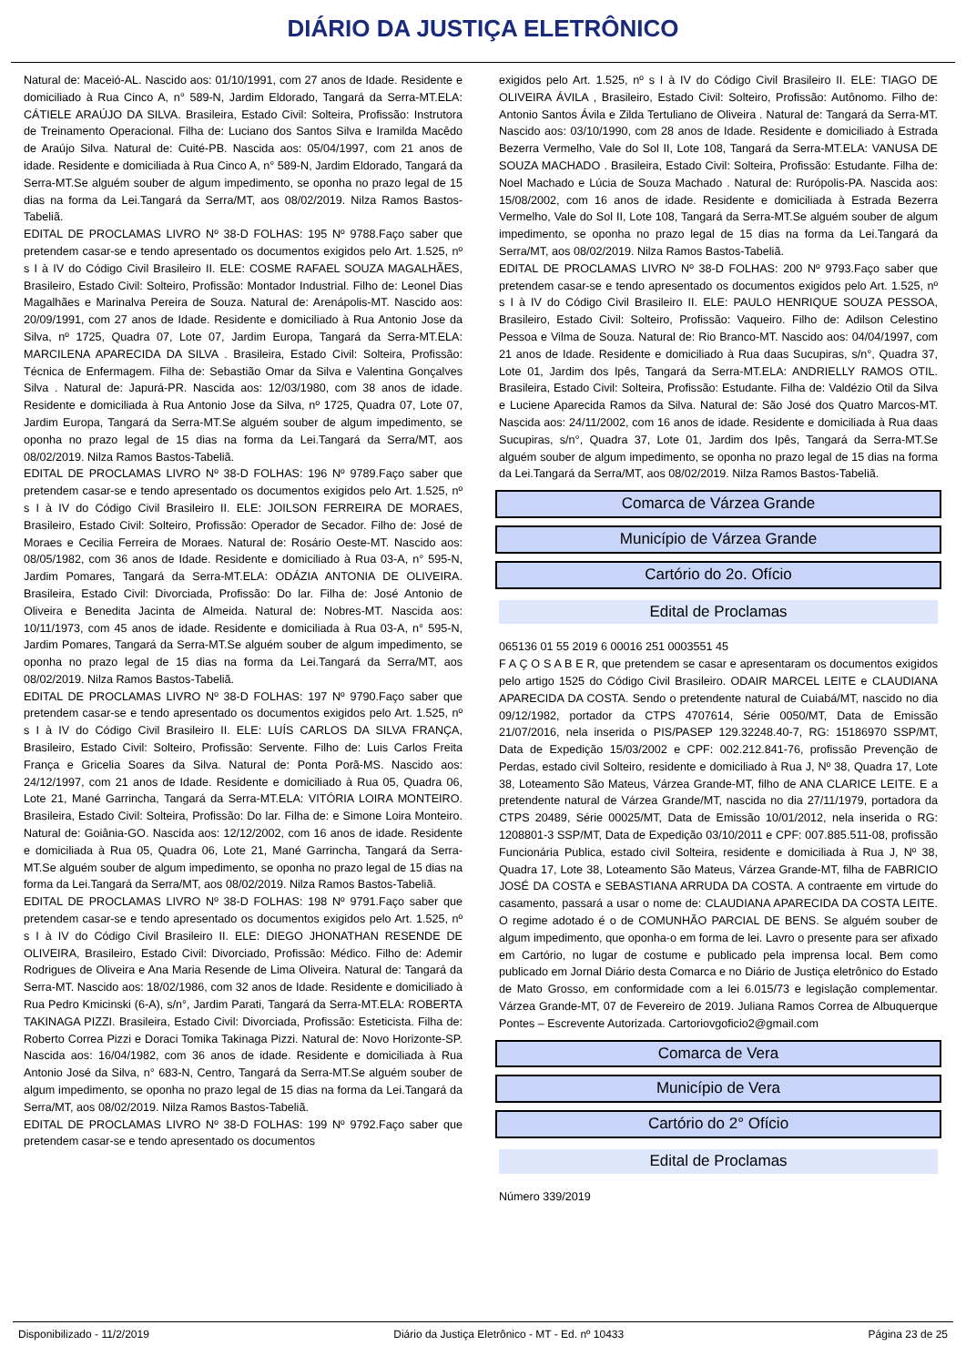DIÁRIO DA JUSTIÇA ELETRÔNICO
Natural de: Maceió-AL. Nascido aos: 01/10/1991, com 27 anos de Idade. Residente e domiciliado à Rua Cinco A, n° 589-N, Jardim Eldorado, Tangará da Serra-MT.ELA: CÁTIELE ARAÚJO DA SILVA. Brasileira, Estado Civil: Solteira, Profissão: Instrutora de Treinamento Operacional. Filha de: Luciano dos Santos Silva e Iramilda Macêdo de Araújo Silva. Natural de: Cuité-PB. Nascida aos: 05/04/1997, com 21 anos de idade. Residente e domiciliada à Rua Cinco A, n° 589-N, Jardim Eldorado, Tangará da Serra-MT.Se alguém souber de algum impedimento, se oponha no prazo legal de 15 dias na forma da Lei.Tangará da Serra/MT, aos 08/02/2019. Nilza Ramos Bastos-Tabeliã.
EDITAL DE PROCLAMAS LIVRO Nº 38-D FOLHAS: 195 Nº 9788.Faço saber que pretendem casar-se e tendo apresentado os documentos exigidos pelo Art. 1.525, nº s I à IV do Código Civil Brasileiro II. ELE: COSME RAFAEL SOUZA MAGALHÃES, Brasileiro, Estado Civil: Solteiro, Profissão: Montador Industrial. Filho de: Leonel Dias Magalhães e Marinalva Pereira de Souza. Natural de: Arenápolis-MT. Nascido aos: 20/09/1991, com 27 anos de Idade. Residente e domiciliado à Rua Antonio Jose da Silva, nº 1725, Quadra 07, Lote 07, Jardim Europa, Tangará da Serra-MT.ELA: MARCILENA APARECIDA DA SILVA . Brasileira, Estado Civil: Solteira, Profissão: Técnica de Enfermagem. Filha de: Sebastião Omar da Silva e Valentina Gonçalves Silva . Natural de: Japurá-PR. Nascida aos: 12/03/1980, com 38 anos de idade. Residente e domiciliada à Rua Antonio Jose da Silva, nº 1725, Quadra 07, Lote 07, Jardim Europa, Tangará da Serra-MT.Se alguém souber de algum impedimento, se oponha no prazo legal de 15 dias na forma da Lei.Tangará da Serra/MT, aos 08/02/2019. Nilza Ramos Bastos-Tabeliã.
EDITAL DE PROCLAMAS LIVRO Nº 38-D FOLHAS: 196 Nº 9789.Faço saber que pretendem casar-se e tendo apresentado os documentos exigidos pelo Art. 1.525, nº s I à IV do Código Civil Brasileiro II. ELE: JOILSON FERREIRA DE MORAES, Brasileiro, Estado Civil: Solteiro, Profissão: Operador de Secador. Filho de: José de Moraes e Cecilia Ferreira de Moraes. Natural de: Rosário Oeste-MT. Nascido aos: 08/05/1982, com 36 anos de Idade. Residente e domiciliado à Rua 03-A, n° 595-N, Jardim Pomares, Tangará da Serra-MT.ELA: ODÁZIA ANTONIA DE OLIVEIRA. Brasileira, Estado Civil: Divorciada, Profissão: Do lar. Filha de: José Antonio de Oliveira e Benedita Jacinta de Almeida. Natural de: Nobres-MT. Nascida aos: 10/11/1973, com 45 anos de idade. Residente e domiciliada à Rua 03-A, n° 595-N, Jardim Pomares, Tangará da Serra-MT.Se alguém souber de algum impedimento, se oponha no prazo legal de 15 dias na forma da Lei.Tangará da Serra/MT, aos 08/02/2019. Nilza Ramos Bastos-Tabeliã.
EDITAL DE PROCLAMAS LIVRO Nº 38-D FOLHAS: 197 Nº 9790.Faço saber que pretendem casar-se e tendo apresentado os documentos exigidos pelo Art. 1.525, nº s I à IV do Código Civil Brasileiro II. ELE: LUÍS CARLOS DA SILVA FRANÇA, Brasileiro, Estado Civil: Solteiro, Profissão: Servente. Filho de: Luis Carlos Freita França e Gricelia Soares da Silva. Natural de: Ponta Porã-MS. Nascido aos: 24/12/1997, com 21 anos de Idade. Residente e domiciliado à Rua 05, Quadra 06, Lote 21, Mané Garrincha, Tangará da Serra-MT.ELA: VITÓRIA LOIRA MONTEIRO. Brasileira, Estado Civil: Solteira, Profissão: Do lar. Filha de: e Simone Loira Monteiro. Natural de: Goiânia-GO. Nascida aos: 12/12/2002, com 16 anos de idade. Residente e domiciliada à Rua 05, Quadra 06, Lote 21, Mané Garrincha, Tangará da Serra-MT.Se alguém souber de algum impedimento, se oponha no prazo legal de 15 dias na forma da Lei.Tangará da Serra/MT, aos 08/02/2019. Nilza Ramos Bastos-Tabeliã.
EDITAL DE PROCLAMAS LIVRO Nº 38-D FOLHAS: 198 Nº 9791.Faço saber que pretendem casar-se e tendo apresentado os documentos exigidos pelo Art. 1.525, nº s I à IV do Código Civil Brasileiro II. ELE: DIEGO JHONATHAN RESENDE DE OLIVEIRA, Brasileiro, Estado Civil: Divorciado, Profissão: Médico. Filho de: Ademir Rodrigues de Oliveira e Ana Maria Resende de Lima Oliveira. Natural de: Tangará da Serra-MT. Nascido aos: 18/02/1986, com 32 anos de Idade. Residente e domiciliado à Rua Pedro Kmicinski (6-A), s/n°, Jardim Parati, Tangará da Serra-MT.ELA: ROBERTA TAKINAGA PIZZI. Brasileira, Estado Civil: Divorciada, Profissão: Esteticista. Filha de: Roberto Correa Pizzi e Doraci Tomika Takinaga Pizzi. Natural de: Novo Horizonte-SP. Nascida aos: 16/04/1982, com 36 anos de idade. Residente e domiciliada à Rua Antonio José da Silva, n° 683-N, Centro, Tangará da Serra-MT.Se alguém souber de algum impedimento, se oponha no prazo legal de 15 dias na forma da Lei.Tangará da Serra/MT, aos 08/02/2019. Nilza Ramos Bastos-Tabeliã.
EDITAL DE PROCLAMAS LIVRO Nº 38-D FOLHAS: 199 Nº 9792.Faço saber que pretendem casar-se e tendo apresentado os documentos
exigidos pelo Art. 1.525, nº s I à IV do Código Civil Brasileiro II. ELE: TIAGO DE OLIVEIRA ÁVILA , Brasileiro, Estado Civil: Solteiro, Profissão: Autônomo. Filho de: Antonio Santos Ávila e Zilda Tertuliano de Oliveira . Natural de: Tangará da Serra-MT. Nascido aos: 03/10/1990, com 28 anos de Idade. Residente e domiciliado à Estrada Bezerra Vermelho, Vale do Sol II, Lote 108, Tangará da Serra-MT.ELA: VANUSA DE SOUZA MACHADO . Brasileira, Estado Civil: Solteira, Profissão: Estudante. Filha de: Noel Machado e Lúcia de Souza Machado . Natural de: Rurópolis-PA. Nascida aos: 15/08/2002, com 16 anos de idade. Residente e domiciliada à Estrada Bezerra Vermelho, Vale do Sol II, Lote 108, Tangará da Serra-MT.Se alguém souber de algum impedimento, se oponha no prazo legal de 15 dias na forma da Lei.Tangará da Serra/MT, aos 08/02/2019. Nilza Ramos Bastos-Tabeliã.
EDITAL DE PROCLAMAS LIVRO Nº 38-D FOLHAS: 200 Nº 9793.Faço saber que pretendem casar-se e tendo apresentado os documentos exigidos pelo Art. 1.525, nº s I à IV do Código Civil Brasileiro II. ELE: PAULO HENRIQUE SOUZA PESSOA, Brasileiro, Estado Civil: Solteiro, Profissão: Vaqueiro. Filho de: Adilson Celestino Pessoa e Vilma de Souza. Natural de: Rio Branco-MT. Nascido aos: 04/04/1997, com 21 anos de Idade. Residente e domiciliado à Rua daas Sucupiras, s/n°, Quadra 37, Lote 01, Jardim dos Ipês, Tangará da Serra-MT.ELA: ANDRIELLY RAMOS OTIL. Brasileira, Estado Civil: Solteira, Profissão: Estudante. Filha de: Valdézio Otil da Silva e Luciene Aparecida Ramos da Silva. Natural de: São José dos Quatro Marcos-MT. Nascida aos: 24/11/2002, com 16 anos de idade. Residente e domiciliada à Rua daas Sucupiras, s/n°, Quadra 37, Lote 01, Jardim dos Ipês, Tangará da Serra-MT.Se alguém souber de algum impedimento, se oponha no prazo legal de 15 dias na forma da Lei.Tangará da Serra/MT, aos 08/02/2019. Nilza Ramos Bastos-Tabeliã.
Comarca de Várzea Grande
Município de Várzea Grande
Cartório do 2o. Ofício
Edital de Proclamas
065136 01 55 2019 6 00016 251 0003551 45
F A Ç O S A B E R, que pretendem se casar e apresentaram os documentos exigidos pelo artigo 1525 do Código Civil Brasileiro. ODAIR MARCEL LEITE e CLAUDIANA APARECIDA DA COSTA. Sendo o pretendente natural de Cuiabá/MT, nascido no dia 09/12/1982, portador da CTPS 4707614, Série 0050/MT, Data de Emissão 21/07/2016, nela inserida o PIS/PASEP 129.32248.40-7, RG: 15186970 SSP/MT, Data de Expedição 15/03/2002 e CPF: 002.212.841-76, profissão Prevenção de Perdas, estado civil Solteiro, residente e domiciliado à Rua J, Nº 38, Quadra 17, Lote 38, Loteamento São Mateus, Várzea Grande-MT, filho de ANA CLARICE LEITE. E a pretendente natural de Várzea Grande/MT, nascida no dia 27/11/1979, portadora da CTPS 20489, Série 00025/MT, Data de Emissão 10/01/2012, nela inserida o RG: 1208801-3 SSP/MT, Data de Expedição 03/10/2011 e CPF: 007.885.511-08, profissão Funcionária Publica, estado civil Solteira, residente e domiciliada à Rua J, Nº 38, Quadra 17, Lote 38, Loteamento São Mateus, Várzea Grande-MT, filha de FABRICIO JOSÉ DA COSTA e SEBASTIANA ARRUDA DA COSTA. A contraente em virtude do casamento, passará a usar o nome de: CLAUDIANA APARECIDA DA COSTA LEITE. O regime adotado é o de COMUNHÃO PARCIAL DE BENS. Se alguém souber de algum impedimento, que oponha-o em forma de lei. Lavro o presente para ser afixado em Cartório, no lugar de costume e publicado pela imprensa local. Bem como publicado em Jornal Diário desta Comarca e no Diário de Justiça eletrônico do Estado de Mato Grosso, em conformidade com a lei 6.015/73 e legislação complementar. Várzea Grande-MT, 07 de Fevereiro de 2019. Juliana Ramos Correa de Albuquerque Pontes – Escrevente Autorizada. Cartoriovgoficio2@gmail.com
Comarca de Vera
Município de Vera
Cartório do 2° Ofício
Edital de Proclamas
Número 339/2019
Disponibilizado - 11/2/2019 Diário da Justiça Eletrônico - MT - Ed. nº 10433 Página 23 de 25